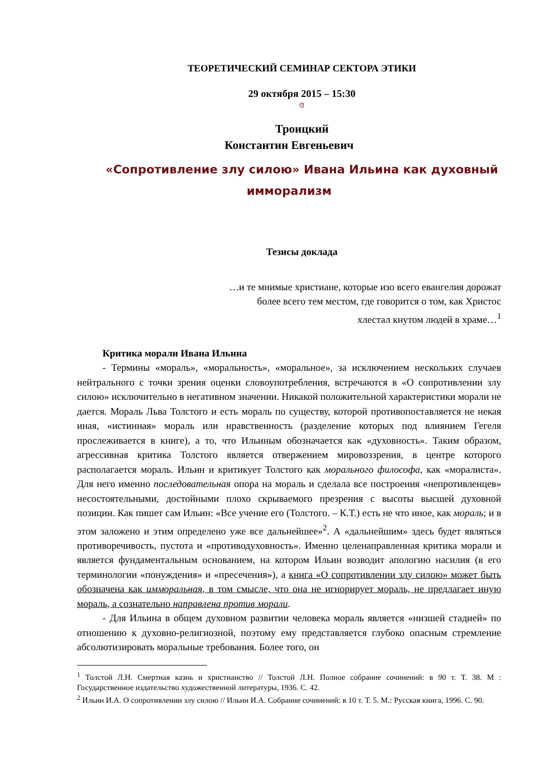ТЕОРЕТИЧЕСКИЙ СЕМИНАР СЕКТОРА ЭТИКИ
29 октября 2015 – 15:30
ଓ
Троицкий
Константин Евгеньевич
«Сопротивление злу силою» Ивана Ильина как духовный имморализм
Тезисы доклада
…и те мнимые христиане, которые изо всего евангелия дорожат
более всего тем местом, где говорится о том, как Христос
хлестал кнутом людей в храме…<sup>1</sup>
Критика морали Ивана Ильина
- Термины «мораль», «моральность», «моральное», за исключением нескольких случаев нейтрального с точки зрения оценки словоупотребления, встречаются в «О сопротивлении злу силою» исключительно в негативном значении. Никакой положительной характеристики морали не дается. Мораль Льва Толстого и есть мораль по существу, которой противопоставляется не некая иная, «истинная» мораль или нравственность (разделение которых под влиянием Гегеля прослеживается в книге), а то, что Ильиным обозначается как «духовность». Таким образом, агрессивная критика Толстого является отвержением мировоззрения, в центре которого располагается мораль. Ильин и критикует Толстого как морального философа, как «моралиста». Для него именно последовательная опора на мораль и сделала все построения «непротивленцев» несостоятельными, достойными плохо скрываемого презрения с высоты высшей духовной позиции. Как пишет сам Ильин: «Все учение его (Толстого. – К.Т.) есть не что иное, как мораль; и в этом заложено и этим определено уже все дальнейшее»<sup>2</sup>. А «дальнейшим» здесь будет являться противоречивость, пустота и «противодуховность». Именно целенаправленная критика морали и является фундаментальным основанием, на котором Ильин возводит апологию насилия (в его терминологии «понуждения» и «пресечения»), а книга «О сопротивлении злу силою» может быть обозначена как имморальная, в том смысле, что она не игнорирует мораль, не предлагает иную мораль, а сознательно направлена против морали.
- Для Ильина в общем духовном развитии человека мораль является «низшей стадией» по отношению к духовно-религиозной, поэтому ему представляется глубоко опасным стремление абсолютизировать моральные требования. Более того, он
<sup>1</sup> Толстой Л.Н. Смертная казнь и христианство // Толстой Л.Н. Полное собрание сочинений: в 90 т. Т. 38. М : Государственное издательство художественной литературы, 1936. С. 42.
<sup>2</sup> Ильин И.А. О сопротивлении злу силою // Ильин И.А. Собрание сочинений: в 10 т. Т. 5. М.: Русская книга, 1996. С. 90.